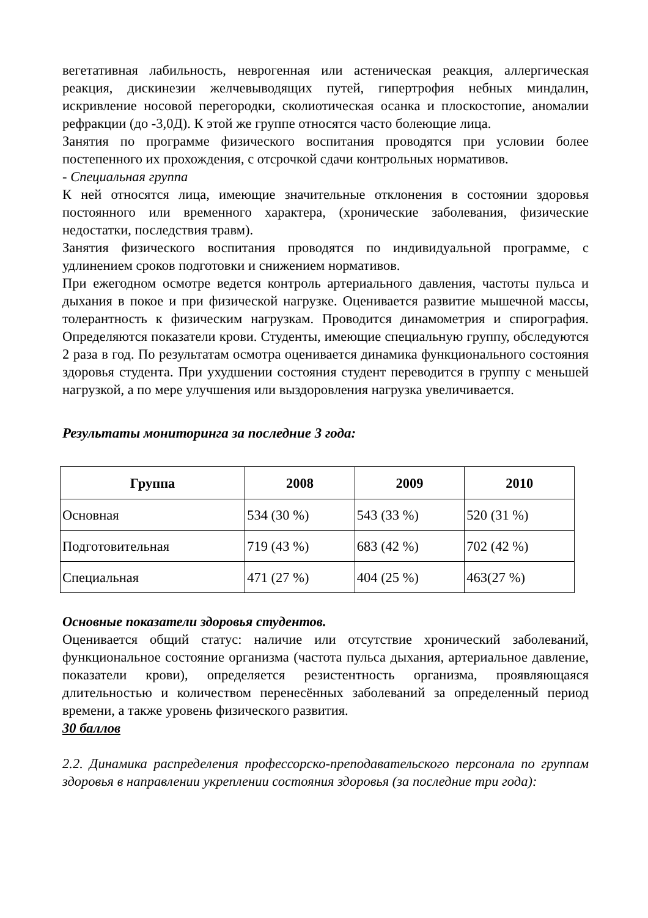вегетативная лабильность, неврогенная или астеническая реакция, аллергическая реакция, дискинезии желчевыводящих путей, гипертрофия небных миндалин, искривление носовой перегородки, сколиотическая осанка и плоскостопие, аномалии рефракции (до -3,0Д). К этой же группе относятся часто болеющие лица.
Занятия по программе физического воспитания проводятся при условии более постепенного их прохождения, с отсрочкой сдачи контрольных нормативов.
- Специальная группа
К ней относятся лица, имеющие значительные отклонения в состоянии здоровья постоянного или временного характера, (хронические заболевания, физические недостатки, последствия травм).
Занятия физического воспитания проводятся по индивидуальной программе, с удлинением сроков подготовки и снижением нормативов.
При ежегодном осмотре ведется контроль артериального давления, частоты пульса и дыхания в покое и при физической нагрузке. Оценивается развитие мышечной массы, толерантность к физическим нагрузкам. Проводится динамометрия и спирография. Определяются показатели крови. Студенты, имеющие специальную группу, обследуются 2 раза в год. По результатам осмотра оценивается динамика функционального состояния здоровья студента. При ухудшении состояния студент переводится в группу с меньшей нагрузкой, а по мере улучшения или выздоровления нагрузка увеличивается.
Результаты мониторинга за последние 3 года:
| Группа | 2008 | 2009 | 2010 |
| --- | --- | --- | --- |
| Основная | 534 (30 %) | 543 (33 %) | 520 (31 %) |
| Подготовительная | 719 (43 %) | 683 (42 %) | 702 (42 %) |
| Специальная | 471 (27 %) | 404 (25 %) | 463(27 %) |
Основные показатели здоровья студентов.
Оценивается общий статус: наличие или отсутствие хронический заболеваний, функциональное состояние организма (частота пульса дыхания, артериальное давление, показатели крови), определяется резистентность организма, проявляющаяся длительностью и количеством перенесённых заболеваний за определенный период времени, а также уровень физического развития.
30 баллов
2.2. Динамика распределения профессорско-преподавательского персонала по группам здоровья в направлении укреплении состояния здоровья (за последние три года):